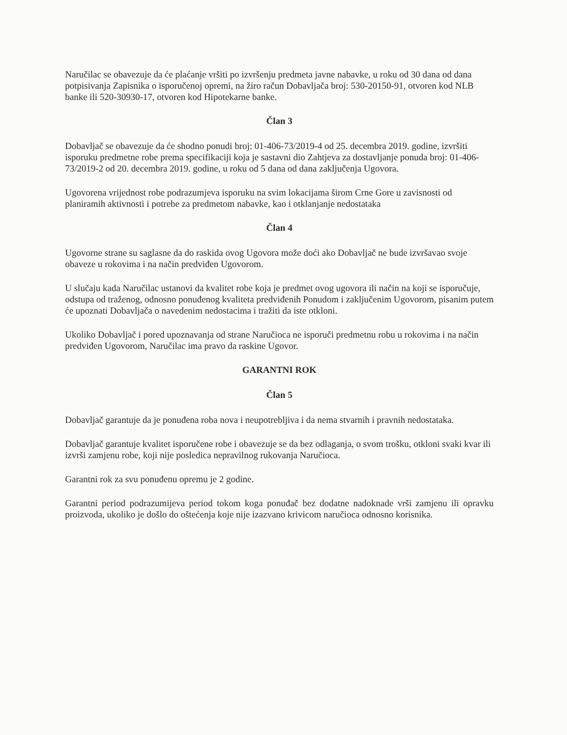Naručilac se obavezuje da će plaćanje vršiti po izvršenju predmeta javne nabavke, u roku od 30 dana od dana potpisivanja Zapisnika o isporučenoj opremi, na žiro račun Dobavljača broj: 530-20150-91, otvoren kod NLB banke ili 520-30930-17, otvoren kod Hipotekarne banke.
Član 3
Dobavljač se obavezuje da će shodno ponudi broj: 01-406-73/2019-4 od 25. decembra 2019. godine, izvršiti isporuku predmetne robe prema specifikaciji koja je sastavni dio Zahtjeva za dostavljanje ponuda broj: 01-406-73/2019-2 od 20. decembra 2019. godine, u roku od 5 dana od dana zaključenja Ugovora.
Ugovorena vrijednost robe podrazumjeva isporuku na svim lokacijama širom Crne Gore u zavisnosti od planiramih aktivnosti i potrebe za predmetom nabavke, kao i otklanjanje nedostataka
Član 4
Ugovorne strane su saglasne da do raskida ovog Ugovora može doći ako Dobavljač ne bude izvršavao svoje obaveze u rokovima i na način predviđen Ugovorom.
U slučaju kada Naručilac ustanovi da kvalitet robe koja je predmet ovog ugovora ili način na koji se isporučuje, odstupa od traženog, odnosno ponuđenog kvaliteta predviđenih Ponudom i zaključenim Ugovorom, pisanim putem će upoznati Dobavljača o navedenim nedostacima i tražiti da iste otkloni.
Ukoliko Dobavljač i pored upoznavanja od strane Naručioca ne isporuči predmetnu robu u rokovima i na način predviđen Ugovorom, Naručilac ima pravo da raskine Ugovor.
GARANTNI ROK
Član 5
Dobavljač garantuje da je ponuđena roba nova i neupotrebljiva i da nema stvarnih i pravnih nedostataka.
Dobavljač garantuje kvalitet isporučene robe i obavezuje se da bez odlaganja, o svom trošku, otkloni svaki kvar ili izvrši zamjenu robe, koji nije posledica nepravilnog rukovanja Naručioca.
Garantni rok za svu ponuđenu opremu je 2 godine.
Garantni period podrazumijeva period tokom koga ponuđač bez dodatne nadoknade vrši zamjenu ili opravku proizvoda, ukoliko je došlo do oštećenja koje nije izazvano krivicom naručioca odnosno korisnika.